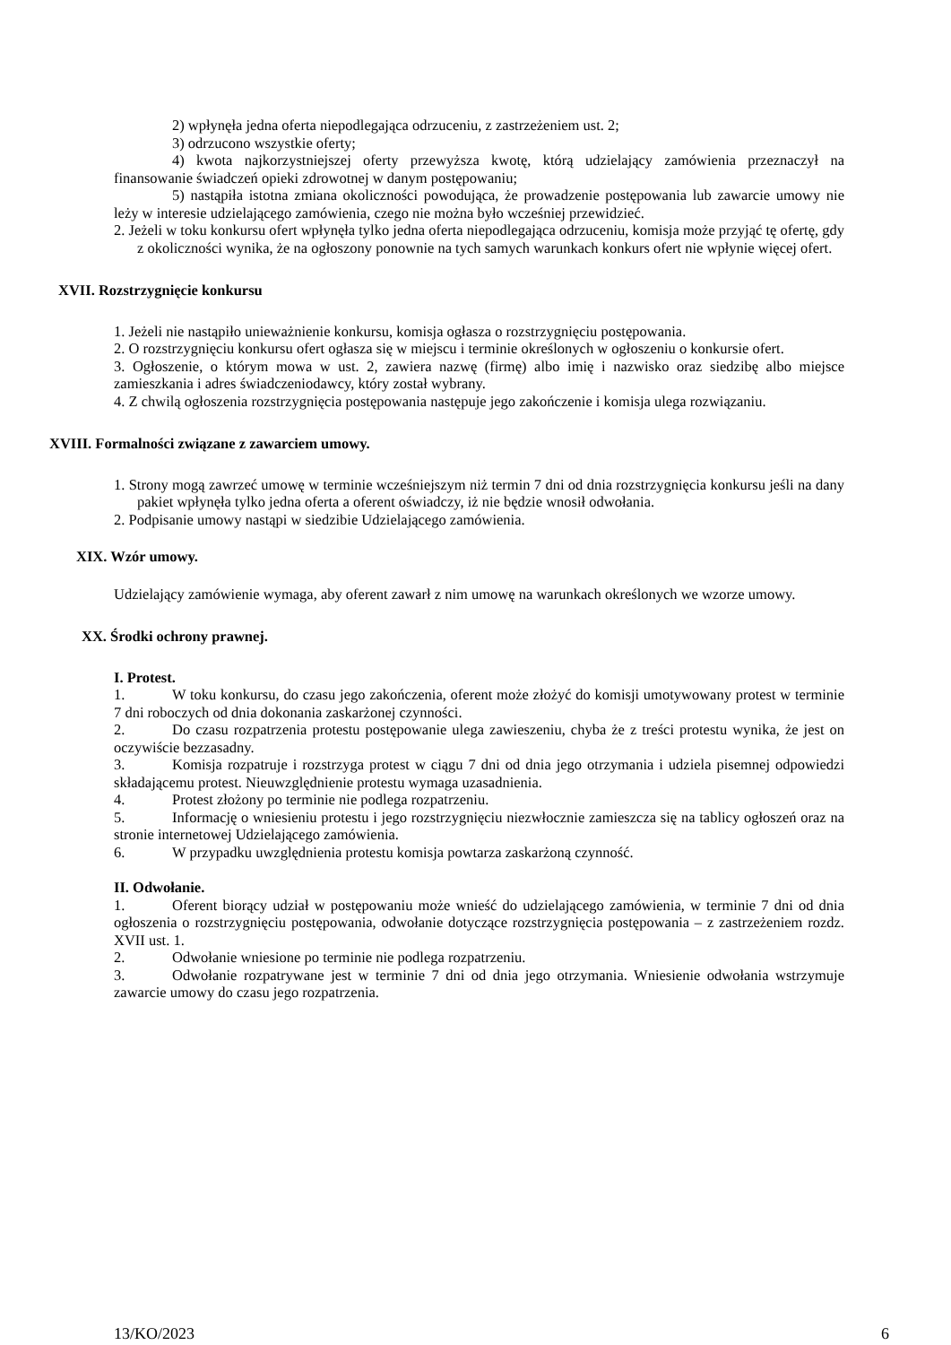2) wpłynęła jedna oferta niepodlegająca odrzuceniu, z zastrzeżeniem ust. 2;
3) odrzucono wszystkie oferty;
4) kwota najkorzystniejszej oferty przewyższa kwotę, którą udzielający zamówienia przeznaczył na finansowanie świadczeń opieki zdrowotnej w danym postępowaniu;
5) nastąpiła istotna zmiana okoliczności powodująca, że prowadzenie postępowania lub zawarcie umowy nie leży w interesie udzielającego zamówienia, czego nie można było wcześniej przewidzieć.
2. Jeżeli w toku konkursu ofert wpłynęła tylko jedna oferta niepodlegająca odrzuceniu, komisja może przyjąć tę ofertę, gdy z okoliczności wynika, że na ogłoszony ponownie na tych samych warunkach konkurs ofert nie wpłynie więcej ofert.
XVII. Rozstrzygnięcie konkursu
1. Jeżeli nie nastąpiło unieważnienie konkursu, komisja ogłasza o rozstrzygnięciu postępowania.
2. O rozstrzygnięciu konkursu ofert ogłasza się w miejscu i terminie określonych w ogłoszeniu o konkursie ofert.
3. Ogłoszenie, o którym mowa w ust. 2, zawiera nazwę (firmę) albo imię i nazwisko oraz siedzibę albo miejsce zamieszkania i adres świadczeniodawcy, który został wybrany.
4. Z chwilą ogłoszenia rozstrzygnięcia postępowania następuje jego zakończenie i komisja ulega rozwiązaniu.
XVIII. Formalności związane z zawarciem umowy.
1. Strony mogą zawrzeć umowę w terminie wcześniejszym niż termin 7 dni od dnia rozstrzygnięcia konkursu jeśli na dany pakiet wpłynęła tylko jedna oferta a oferent oświadczy, iż nie będzie wnosił odwołania.
2. Podpisanie umowy nastąpi w siedzibie Udzielającego zamówienia.
XIX. Wzór umowy.
Udzielający zamówienie wymaga, aby oferent zawarł z nim umowę na warunkach określonych we wzorze umowy.
XX. Środki ochrony prawnej.
I. Protest.
1. W toku konkursu, do czasu jego zakończenia, oferent może złożyć do komisji umotywowany protest w terminie 7 dni roboczych od dnia dokonania zaskarżonej czynności.
2. Do czasu rozpatrzenia protestu postępowanie ulega zawieszeniu, chyba że z treści protestu wynika, że jest on oczywiście bezzasadny.
3. Komisja rozpatruje i rozstrzyga protest w ciągu 7 dni od dnia jego otrzymania i udziela pisemnej odpowiedzi składającemu protest. Nieuwzględnienie protestu wymaga uzasadnienia.
4. Protest złożony po terminie nie podlega rozpatrzeniu.
5. Informację o wniesieniu protestu i jego rozstrzygnięciu niezwłocznie zamieszcza się na tablicy ogłoszeń oraz na stronie internetowej Udzielającego zamówienia.
6. W przypadku uwzględnienia protestu komisja powtarza zaskarżoną czynność.
II. Odwołanie.
1. Oferent biorący udział w postępowaniu może wnieść do udzielającego zamówienia, w terminie 7 dni od dnia ogłoszenia o rozstrzygnięciu postępowania, odwołanie dotyczące rozstrzygnięcia postępowania – z zastrzeżeniem rozdz. XVII ust. 1.
2. Odwołanie wniesione po terminie nie podlega rozpatrzeniu.
3. Odwołanie rozpatrywane jest w terminie 7 dni od dnia jego otrzymania. Wniesienie odwołania wstrzymuje zawarcie umowy do czasu jego rozpatrzenia.
13/KO/2023 6